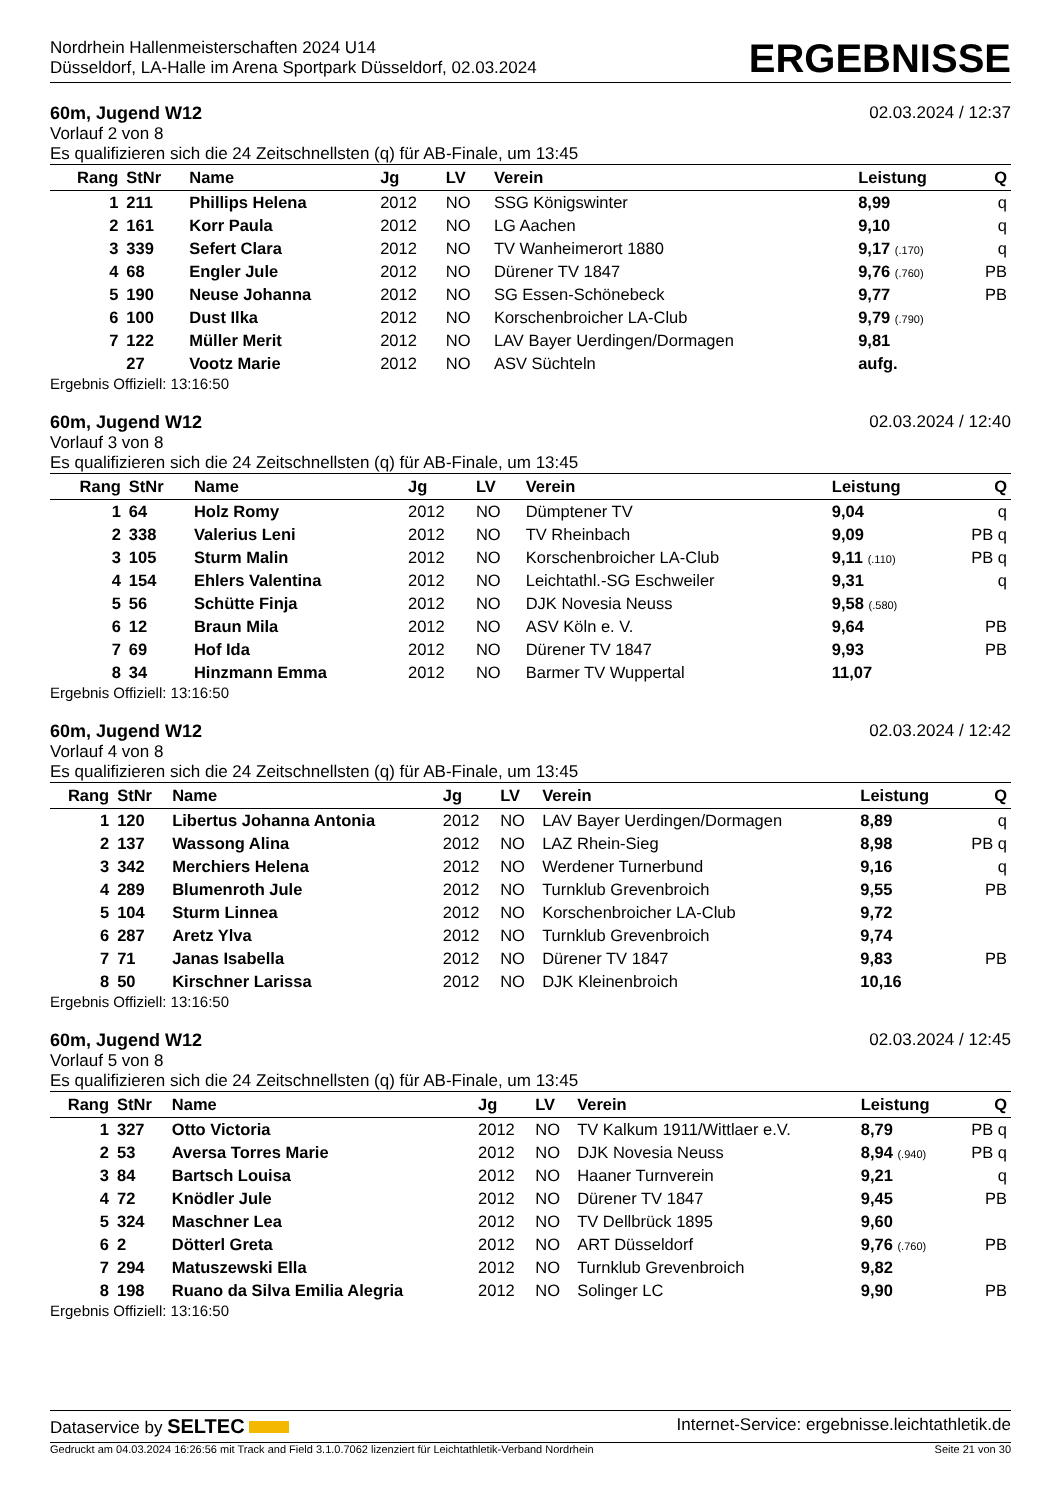Nordrhein Hallenmeisterschaften 2024 U14
Düsseldorf, LA-Halle im Arena Sportpark Düsseldorf, 02.03.2024
ERGEBNISSE
60m, Jugend W12 02.03.2024 / 12:37
Vorlauf 2 von 8
Es qualifizieren sich die 24 Zeitschnellsten (q) für AB-Finale, um 13:45
| Rang | StNr | Name | Jg | LV | Verein | Leistung | Q |
| --- | --- | --- | --- | --- | --- | --- | --- |
| 1 | 211 | Phillips Helena | 2012 | NO | SSG Königswinter | 8,99 | q |
| 2 | 161 | Korr Paula | 2012 | NO | LG Aachen | 9,10 | q |
| 3 | 339 | Sefert Clara | 2012 | NO | TV Wanheimerort 1880 | 9,17 (.170) | q |
| 4 | 68 | Engler Jule | 2012 | NO | Dürener TV 1847 | 9,76 (.760) | PB |
| 5 | 190 | Neuse Johanna | 2012 | NO | SG Essen-Schönebeck | 9,77 | PB |
| 6 | 100 | Dust Ilka | 2012 | NO | Korschenbroicher LA-Club | 9,79 (.790) | |
| 7 | 122 | Müller Merit | 2012 | NO | LAV Bayer Uerdingen/Dormagen | 9,81 | |
| | 27 | Vootz Marie | 2012 | NO | ASV Süchteln | aufg. | |
Ergebnis Offiziell: 13:16:50
60m, Jugend W12 02.03.2024 / 12:40
Vorlauf 3 von 8
Es qualifizieren sich die 24 Zeitschnellsten (q) für AB-Finale, um 13:45
| Rang | StNr | Name | Jg | LV | Verein | Leistung | Q |
| --- | --- | --- | --- | --- | --- | --- | --- |
| 1 | 64 | Holz Romy | 2012 | NO | Dümptener TV | 9,04 | q |
| 2 | 338 | Valerius Leni | 2012 | NO | TV Rheinbach | 9,09 | PB q |
| 3 | 105 | Sturm Malin | 2012 | NO | Korschenbroicher LA-Club | 9,11 (.110) | PB q |
| 4 | 154 | Ehlers Valentina | 2012 | NO | Leichtathl.-SG Eschweiler | 9,31 | q |
| 5 | 56 | Schütte Finja | 2012 | NO | DJK Novesia Neuss | 9,58 (.580) | |
| 6 | 12 | Braun Mila | 2012 | NO | ASV Köln e. V. | 9,64 | PB |
| 7 | 69 | Hof Ida | 2012 | NO | Dürener TV 1847 | 9,93 | PB |
| 8 | 34 | Hinzmann Emma | 2012 | NO | Barmer TV Wuppertal | 11,07 | |
Ergebnis Offiziell: 13:16:50
60m, Jugend W12 02.03.2024 / 12:42
Vorlauf 4 von 8
Es qualifizieren sich die 24 Zeitschnellsten (q) für AB-Finale, um 13:45
| Rang | StNr | Name | Jg | LV | Verein | Leistung | Q |
| --- | --- | --- | --- | --- | --- | --- | --- |
| 1 | 120 | Libertus Johanna Antonia | 2012 | NO | LAV Bayer Uerdingen/Dormagen | 8,89 | q |
| 2 | 137 | Wassong Alina | 2012 | NO | LAZ Rhein-Sieg | 8,98 | PB q |
| 3 | 342 | Merchiers Helena | 2012 | NO | Werdener Turnerbund | 9,16 | q |
| 4 | 289 | Blumenroth Jule | 2012 | NO | Turnklub Grevenbroich | 9,55 | PB |
| 5 | 104 | Sturm Linnea | 2012 | NO | Korschenbroicher LA-Club | 9,72 | |
| 6 | 287 | Aretz Ylva | 2012 | NO | Turnklub Grevenbroich | 9,74 | |
| 7 | 71 | Janas Isabella | 2012 | NO | Dürener TV 1847 | 9,83 | PB |
| 8 | 50 | Kirschner Larissa | 2012 | NO | DJK Kleinenbroich | 10,16 | |
Ergebnis Offiziell: 13:16:50
60m, Jugend W12 02.03.2024 / 12:45
Vorlauf 5 von 8
Es qualifizieren sich die 24 Zeitschnellsten (q) für AB-Finale, um 13:45
| Rang | StNr | Name | Jg | LV | Verein | Leistung | Q |
| --- | --- | --- | --- | --- | --- | --- | --- |
| 1 | 327 | Otto Victoria | 2012 | NO | TV Kalkum 1911/Wittlaer e.V. | 8,79 | PB q |
| 2 | 53 | Aversa Torres Marie | 2012 | NO | DJK Novesia Neuss | 8,94 (.940) | PB q |
| 3 | 84 | Bartsch Louisa | 2012 | NO | Haaner Turnverein | 9,21 | q |
| 4 | 72 | Knödler Jule | 2012 | NO | Dürener TV 1847 | 9,45 | PB |
| 5 | 324 | Maschner Lea | 2012 | NO | TV Dellbrück 1895 | 9,60 | |
| 6 | 2 | Dötterl Greta | 2012 | NO | ART Düsseldorf | 9,76 (.760) | PB |
| 7 | 294 | Matuszewski Ella | 2012 | NO | Turnklub Grevenbroich | 9,82 | |
| 8 | 198 | Ruano da Silva Emilia Alegria | 2012 | NO | Solinger LC | 9,90 | PB |
Ergebnis Offiziell: 13:16:50
Dataservice by SELTEC Internet-Service: ergebnisse.leichtathletik.de
Gedruckt am 04.03.2024 16:26:56 mit Track and Field 3.1.0.7062 lizenziert für Leichtathletik-Verband Nordrhein Seite 21 von 30